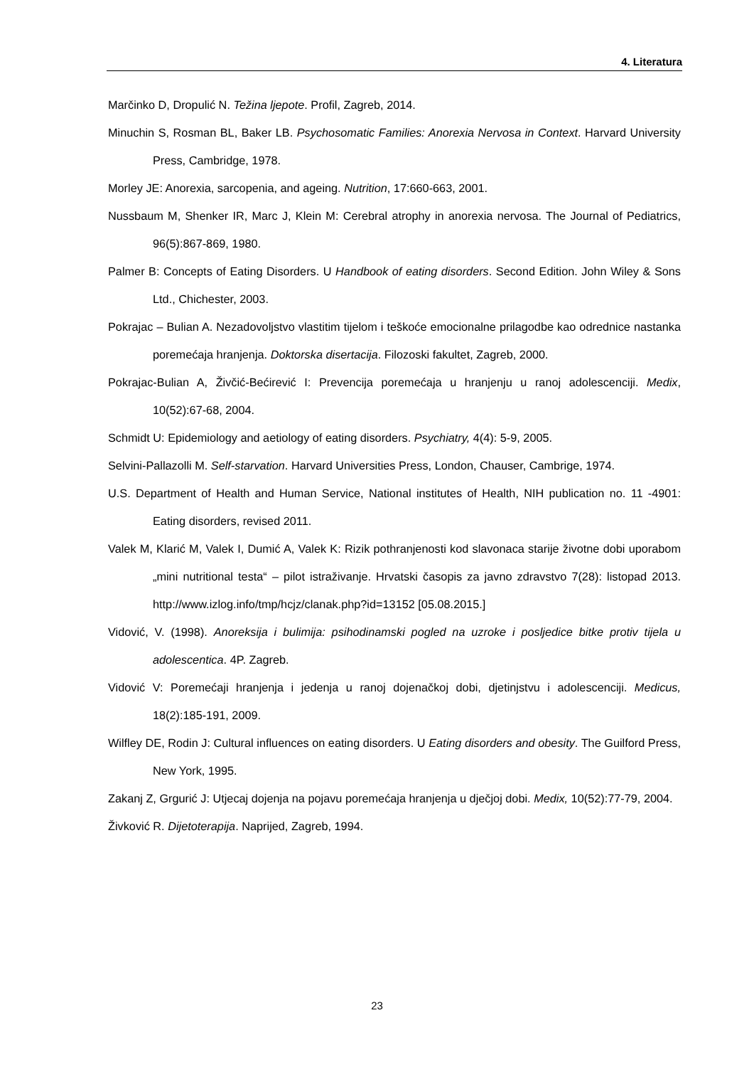4. Literatura
Marčinko D, Dropulić N. Težina ljepote. Profil, Zagreb, 2014.
Minuchin S, Rosman BL, Baker LB. Psychosomatic Families: Anorexia Nervosa in Context. Harvard University Press, Cambridge, 1978.
Morley JE: Anorexia, sarcopenia, and ageing. Nutrition, 17:660-663, 2001.
Nussbaum M, Shenker IR, Marc J, Klein M: Cerebral atrophy in anorexia nervosa. The Journal of Pediatrics, 96(5):867-869, 1980.
Palmer B: Concepts of Eating Disorders. U Handbook of eating disorders. Second Edition. John Wiley & Sons Ltd., Chichester, 2003.
Pokrajac – Bulian A. Nezadovoljstvo vlastitim tijelom i teškoće emocionalne prilagodbe kao odrednice nastanka poremećaja hranjenja. Doktorska disertacija. Filozoski fakultet, Zagreb, 2000.
Pokrajac-Bulian A, Živčić-Bećirević I: Prevencija poremećaja u hranjenju u ranoj adolescenciji. Medix, 10(52):67-68, 2004.
Schmidt U: Epidemiology and aetiology of eating disorders. Psychiatry, 4(4): 5-9, 2005.
Selvini-Pallazolli M. Self-starvation. Harvard Universities Press, London, Chauser, Cambrige, 1974.
U.S. Department of Health and Human Service, National institutes of Health, NIH publication no. 11 -4901: Eating disorders, revised 2011.
Valek M, Klarić M, Valek I, Dumić A, Valek K: Rizik pothranjenosti kod slavonaca starije životne dobi uporabom „mini nutritional testa“ – pilot istraživanje. Hrvatski časopis za javno zdravstvo 7(28): listopad 2013. http://www.izlog.info/tmp/hcjz/clanak.php?id=13152 [05.08.2015.]
Vidović, V. (1998). Anoreksija i bulimija: psihodinamski pogled na uzroke i posljedice bitke protiv tijela u adolescentica. 4P. Zagreb.
Vidović V: Poremećaji hranjenja i jedenja u ranoj dojenačkoj dobi, djetinjstvu i adolescenciji. Medicus, 18(2):185-191, 2009.
Wilfley DE, Rodin J: Cultural influences on eating disorders. U Eating disorders and obesity. The Guilford Press, New York, 1995.
Zakanj Z, Grgurić J: Utjecaj dojenja na pojavu poremećaja hranjenja u dječjoj dobi. Medix, 10(52):77-79, 2004.
Živković R. Dijetoterapija. Naprijed, Zagreb, 1994.
23